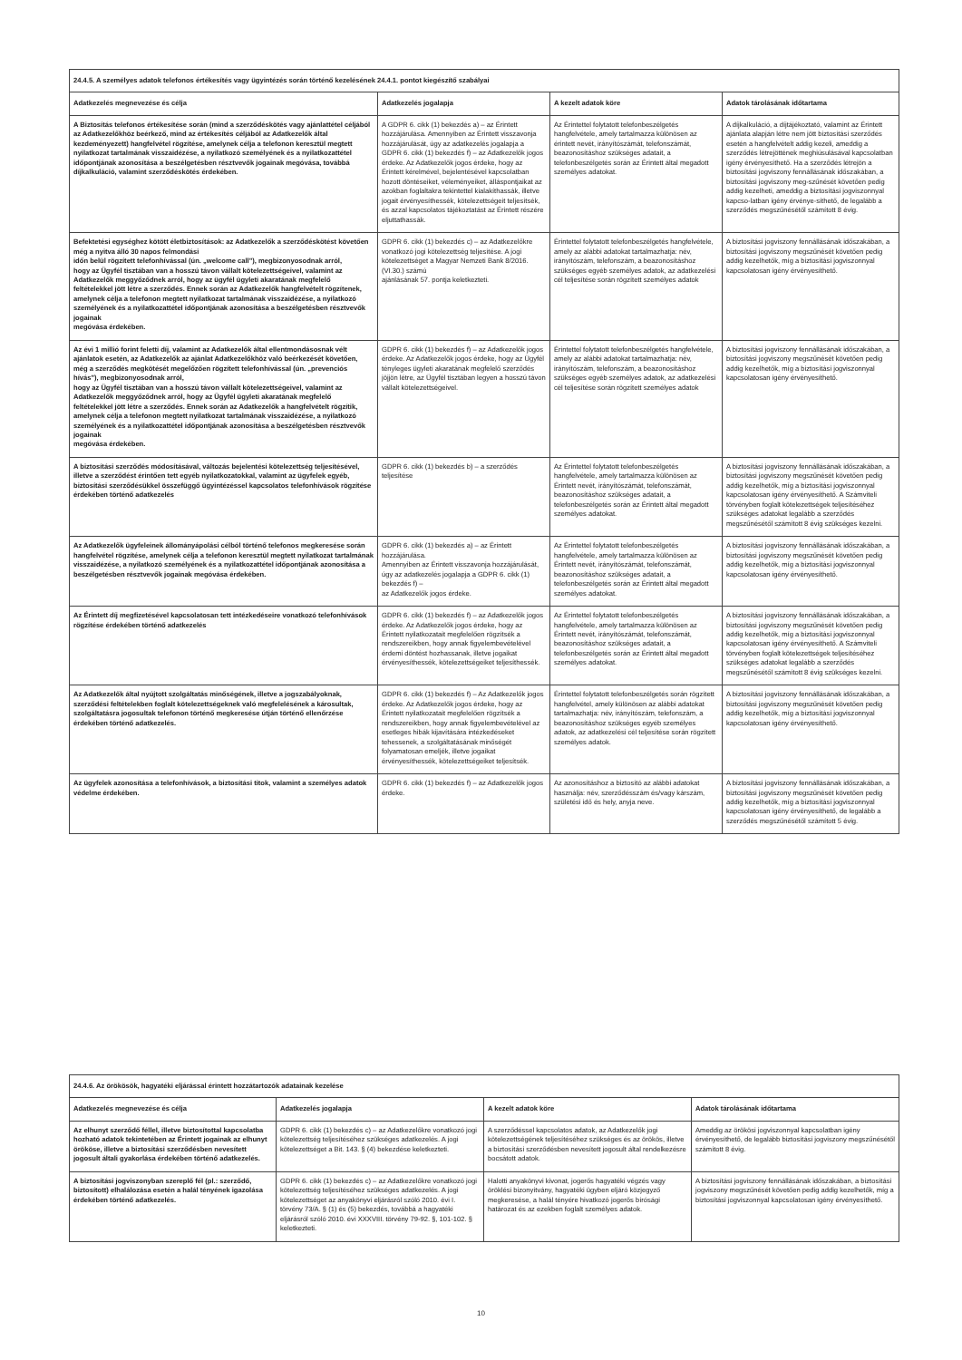| 24.4.5. A személyes adatok telefonos értékesítés vagy ügyintézés során történő kezelésének 24.4.1. pontot kiegészítő szabályai | | | |
| --- | --- | --- | --- |
| Adatkezelés megnevezése és célja | Adatkezelés jogalapja | A kezelt adatok köre | Adatok tárolásának időtartama |
| A Biztosítás telefonos értékesítése során (mind a szerződéskötés vagy ajánlattétel céljából az Adatkezelőkhöz beérkező, mind az értékesítés céljából az Adatkezelők által kezdeményezett) hangfelvétel rögzítése, amelynek célja a telefonon keresztül megtett nyilatkozat tartalmának visszaidézése, a nyilatkozó személyének és a nyilatkozattétel időpontjának azonosítása a beszélgetésben résztvevők jogainak megóvása, továbbá díjkalkuláció, valamint szerződéskötés érdekében. | A GDPR 6. cikk (1) bekezdés a) – az Érintett hozzájárulása. Amennyiben az Érintett visszavonja hozzájárulását, úgy az adatkezelés jogalapja a GDPR 6. cikk (1) bekezdés f) – az Adatkezelők jogos érdeke. Az Adatkezelők jogos érdeke, hogy az Érintett kérelmével, bejelentésével kapcsolatban hozott döntéseiket, véleményeiket, álláspontjaikat az azokban foglaltakra tekintettel kialakíthassák, illetve jogait érvényesíthessék, kötelezettségeit teljesítsék, és azzal kapcsolatos tájékoztatást az Érintett részére eljuttathassák. | Az Érintettel folytatott telefonbeszélgetés hangfelvétele, amely tartalmazza különösen az érintett nevét, irányítószámát, telefonszámát, beazonosításhoz szükséges adatait, a telefonbeszélgetés során az Érintett által megadott személyes adatokat. | A díjkalkuláció, a díjtájékoztató, valamint az Érintett ajánlata alapján létre nem jött biztosítási szerződés esetén a hangfelvételt addig kezeli, ameddig a szerződés létrejöttének meghiúsulásával kapcsolatban igény érvényesíthető. Ha a szerződés létrejön a biztosítási jogviszony fennállásának időszakában, a biztosítási jogviszony meg-szűnését követően pedig addig kezelheti, ameddig a biztosítási jogviszonnyal kapcso-latban igény érvénye-síthető, de legalább a szerződés megszűnésétől számított 8 évig. |
| Befektetési egységhez kötött életbiztosítások: az Adatkezelők a szerződéskötést követően még a nyitva álló 30 napos felmondási időn belül rögzített telefonhívással (ún. „welcome call"), megbizonyosodnak arról, hogy az Ügyfél tisztában van a hosszú távon vállalt kötelezettségeivel, valamint az Adatkezelők meggyőződnek arról, hogy az ügyfél ügyleti akaratának megfelelő feltételekkel jött létre a szerződés. Ennek során az Adatkezelők hangfelvételt rögzítenek, amelynek célja a telefonon megtett nyilatkozat tartalmának visszaidézése, a nyilatkozó személyének és a nyilatkozattétel időpontjának azonosítása a beszélgetésben résztvevők jogainak megóvása érdekében. | GDPR 6. cikk (1) bekezdés c) – az Adatkezelőkre vonatkozó jogi kötelezettség teljesítése. A jogi kötelezettséget a Magyar Nemzeti Bank 8/2016. (VI.30.) számú ajánlásának 57. pontja keletkezteti. | Érintettel folytatott telefonbeszélgetés hangfelvétele, amely az alábbi adatokat tartalmazhatja: név, irányítószám, telefonszám, a beazonosításhoz szükséges egyéb személyes adatok, az adatkezelési cél teljesítése során rögzített személyes adatok | A biztosítási jogviszony fennállásának időszakában, a biztosítási jogviszony megszűnését követően pedig addig kezelhetők, míg a biztosítási jogviszonnyal kapcsolatosan igény érvényesíthető. |
| Az évi 1 millió forint feletti díj, valamint az Adatkezelők által ellentmondásosnak vélt ajánlatok esetén, az Adatkezelők az ajánlat Adatkezelőkhöz való beérkezését követően, még a szerződés megkötését megelőzően rögzített telefonhívással (ún. „prevenciós hívás"), megbizonyosodnak arról, hogy az Ügyfél tisztában van a hosszú távon vállalt kötelezettségeivel, valamint az Adatkezelők meggyőződnek arról, hogy az Ügyfél ügyleti akaratának megfelelő feltételekkel jött létre a szerződés. Ennek során az Adatkezelők a hangfelvételt rögzítik, amelynek célja a telefonon megtett nyilatkozat tartalmának visszaidézése, a nyilatkozó személyének és a nyilatkozattétel időpontjának azonosítása a beszélgetésben résztvevők jogainak megóvása érdekében. | GDPR 6. cikk (1) bekezdés f) – az Adatkezelők jogos érdeke. Az Adatkezelők jogos érdeke, hogy az Ügyfél tényleges ügyleti akaratának megfelelő szerződés jöjjön létre, az Ügyfél tisztában legyen a hosszú távon vállalt kötelezettségeivel. | Érintettel folytatott telefonbeszélgetés hangfelvétele, amely az alábbi adatokat tartalmazhatja: név, irányítószám, telefonszám, a beazonosításhoz szükséges egyéb személyes adatok, az adatkezelési cél teljesítése során rögzített személyes adatok | A biztosítási jogviszony fennállásának időszakában, a biztosítási jogviszony megszűnését követően pedig addig kezelhetők, míg a biztosítási jogviszonnyal kapcsolatosan igény érvényesíthető. |
| A biztosítási szerződés módosításával, változás bejelentési kötelezettség teljesítésével, illetve a szerződést érintően tett egyéb nyilatkozatokkal, valamint az ügyfelek egyéb, biztosítási szerződésükkel összefüggő ügyintézéssel kapcsolatos telefonhívások rögzítése érdekében történő adatkezelés | GDPR 6. cikk (1) bekezdés b) – a szerződés teljesítése | Az Érintettel folytatott telefonbeszélgetés hangfelvétele, amely tartalmazza különösen az Érintett nevét, irányítószámát, telefonszámát, beazonosításhoz szükséges adatait, a telefonbeszélgetés során az Érintett által megadott személyes adatokat. | A biztosítási jogviszony fennállásának időszakában, a biztosítási jogviszony megszűnését követően pedig addig kezelhetők, míg a biztosítási jogviszonnyal kapcsolatosan igény érvényesíthető. A Számviteli törvényben foglalt kötelezettségek teljesítéséhez szükséges adatokat legalább a szerződés megszűnésétől számított 8 évig szükséges kezelni. |
| Az Adatkezelők ügyfeleinek állományápolási célból történő telefonos megkeresése során hangfelvétel rögzítése, amelynek célja a telefonon keresztül megtett nyilatkozat tartalmának visszaidézése, a nyilatkozó személyének és a nyilatkozattétel időpontjának azonosítása a beszélgetésben résztvevők jogainak megóvása érdekében. | GDPR 6. cikk (1) bekezdés a) – az Érintett hozzájárulása. Amennyiben az Érintett visszavonja hozzájárulását, úgy az adatkezelés jogalapja a GDPR 6. cikk (1) bekezdés f) – az Adatkezelők jogos érdeke. | Az Érintettel folytatott telefonbeszélgetés hangfelvétele, amely tartalmazza különösen az Érintett nevét, irányítószámát, telefonszámát, beazonosításhoz szükséges adatait, a telefonbeszélgetés során az Érintett által megadott személyes adatokat. | A biztosítási jogviszony fennállásának időszakában, a biztosítási jogviszony megszűnését követően pedig addig kezelhetők, míg a biztosítási jogviszonnyal kapcsolatosan igény érvényesíthető. |
| Az Érintett díj megfizetésével kapcsolatosan tett intézkedéseire vonatkozó telefonhívások rögzítése érdekében történő adatkezelés | GDPR 6. cikk (1) bekezdés f) – az Adatkezelők jogos érdeke. Az Adatkezelők jogos érdeke, hogy az Érintett nyilatkozatait megfelelően rögzítsék a rendszereikben, hogy annak figyelembevételével érdemi döntést hozhassanak, illetve jogaikat érvényesíthessék, kötelezettségeiket teljesíthessék. | Az Érintettel folytatott telefonbeszélgetés hangfelvétele, amely tartalmazza különösen az Érintett nevét, irányítószámát, telefonszámát, beazonosításhoz szükséges adatait, a telefonbeszélgetés során az Érintett által megadott személyes adatokat. | A biztosítási jogviszony fennállásának időszakában, a biztosítási jogviszony megszűnését követően pedig addig kezelhetők, míg a biztosítási jogviszonnyal kapcsolatosan igény érvényesíthető. A Számviteli törvényben foglalt kötelezettségek teljesítéséhez szükséges adatokat legalább a szerződés megszűnésétől számított 8 évig szükséges kezelni. |
| Az Adatkezelők által nyújtott szolgáltatás minőségének, illetve a jogszabályoknak, szerződési feltételekben foglalt kötelezettségeknek való megfelelésének a károsultak, szolgáltatásra jogosultak telefonon történő megkeresése útján történő ellenőrzése érdekében történő adatkezelés. | GDPR 6. cikk (1) bekezdés f) – Az Adatkezelők jogos érdeke. Az Adatkezelők jogos érdeke, hogy az Érintett nyilatkozatait megfelelően rögzítsék a rendszereikben, hogy annak figyelembevételével az esetleges hibák kijavítására intézkedéseket tehessenek, a szolgáltatásának minőségét folyamatosan emeljék, illetve jogaikat érvényesíthessék, kötelezettségeiket teljesítsék. | Érintettel folytatott telefonbeszélgetés során rögzített hangfelvétel, amely különösen az alábbi adatokat tartalmazhatja: név, irányítószám, telefonszám, a beazonosításhoz szükséges egyéb személyes adatok, az adatkezelési cél teljesítése során rögzített személyes adatok. | A biztosítási jogviszony fennállásának időszakában, a biztosítási jogviszony megszűnését követően pedig addig kezelhetők, míg a biztosítási jogviszonnyal kapcsolatosan igény érvényesíthető. |
| Az ügyfelek azonosítása a telefonhívások, a biztosítási titok, valamint a személyes adatok védelme érdekében. | GDPR 6. cikk (1) bekezdés f) – az Adatkezelők jogos érdeke. | Az azonosításhoz a biztosító az alábbi adatokat használja: név, szerződésszám és/vagy kárszám, születési idő és hely, anyja neve. | A biztosítási jogviszony fennállásának időszakában, a biztosítási jogviszony megszűnését követően pedig addig kezelhetők, míg a biztosítási jogviszonnyal kapcsolatosan igény érvényesíthető, de legalább a szerződés megszűnésétől számított 5 évig. |
| 24.4.6. Az örökösök, hagyatéki eljárással érintett hozzátartozók adatainak kezelése | | | |
| --- | --- | --- | --- |
| Adatkezelés megnevezése és célja | Adatkezelés jogalapja | A kezelt adatok köre | Adatok tárolásának időtartama |
| Az elhunyt szerződő féllel, illetve biztosítottal kapcsolatba hozható adatok tekintetében az Érintett jogainak az elhunyt örököse, illetve a biztosítási szerződésben nevesített jogosult általi gyakorlása érdekében történő adatkezelés. | GDPR 6. cikk (1) bekezdés c) – az Adatkezelőkre vonatkozó jogi kötelezettség teljesítéséhez szükséges adatkezelés. A jogi kötelezettséget a Bit. 143. § (4) bekezdése keletkezteti. | A szerződéssel kapcsolatos adatok, az Adatkezelők jogi kötelezettségének teljesítéséhez szükséges és az örökös, illetve a biztosítási szerződésben nevesített jogosult által rendelkezésre bocsátott adatok. | Ameddig az örökösi jogviszonnyal kapcsolatban igény érvényesíthető, de legalább biztosítási jogviszony megszűnésétől számított 8 évig. |
| A biztosítási jogviszonyban szereplő fél (pl.: szerződő, biztosított) elhalálozása esetén a halál tényének igazolása érdekében történő adatkezelés. | GDPR 6. cikk (1) bekezdés c) – az Adatkezelőkre vonatkozó jogi kötelezettség teljesítéséhez szükséges adatkezelés. A jogi kötelezettséget az anyakönyvi eljárásról szóló 2010. évi I. törvény 73/A. § (1) és (5) bekezdés, továbbá a hagyatéki eljárásról szóló 2010. évi XXXVIII. törvény 79-92. §, 101-102. § keletkezteti. | Halotti anyakönyvi kivonat, jogerős hagyatéki végzés vagy öröklési bizonyítvány, hagyatéki ügyben eljáró közjegyző megkeresése, a halál tényére hivatkozó jogerős bírósági határozat és az ezekben foglalt személyes adatok. | A biztosítási jogviszony fennállásának időszakában, a biztosítási jogviszony megszűnését követően pedig addig kezelhetők, míg a biztosítási jogviszonnyal kapcsolatosan igény érvényesíthető. |
10